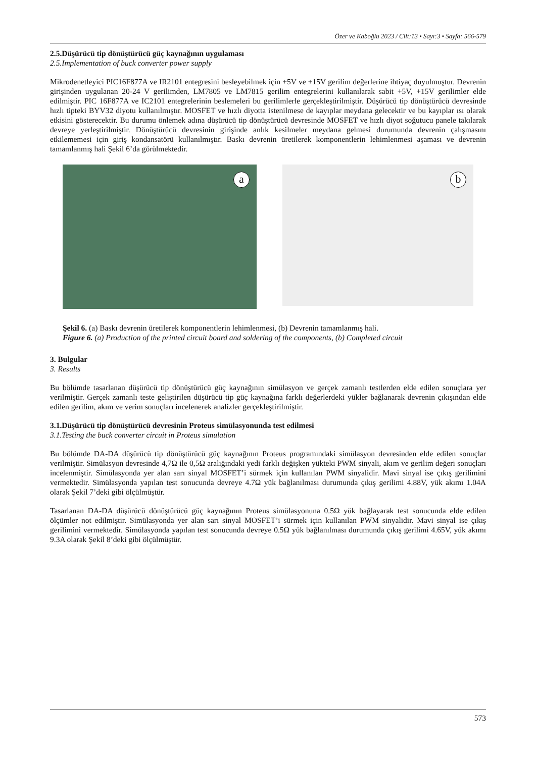Özer ve Kaboğlu 2023 / Cilt:13 • Sayı:3 • Sayfa: 566-579
2.5.Düşürücü tip dönüştürücü güç kaynağının uygulaması
2.5.Implementation of buck converter power supply
Mikrodenetleyici PIC16F877A ve IR2101 entegresini besleyebilmek için +5V ve +15V gerilim değerlerine ihtiyaç duyulmuştur. Devrenin girişinden uygulanan 20-24 V gerilimden, LM7805 ve LM7815 gerilim entegrelerini kullanılarak sabit +5V, +15V gerilimler elde edilmiştir. PIC 16F877A ve IC2101 entegrelerinin beslemeleri bu gerilimlerle gerçekleştirilmiştir. Düşürücü tip dönüştürücü devresinde hızlı tipteki BYV32 diyotu kullanılmıştır. MOSFET ve hızlı diyotta istenilmese de kayıplar meydana gelecektir ve bu kayıplar ısı olarak etkisini gösterecektir. Bu durumu önlemek adına düşürücü tip dönüştürücü devresinde MOSFET ve hızlı diyot soğutucu panele takılarak devreye yerleştirilmiştir. Dönüştürücü devresinin girişinde anlık kesilmeler meydana gelmesi durumunda devrenin çalışmasını etkilememesi için giriş kondansatörü kullanılmıştır. Baskı devrenin üretilerek komponentlerin lehimlenmesi aşaması ve devrenin tamamlanmış hali Şekil 6’da görülmektedir.
a
b
Şekil 6. (a) Baskı devrenin üretilerek komponentlerin lehimlenmesi, (b) Devrenin tamamlanmış hali.
Figure 6. (a) Production of the printed circuit board and soldering of the components, (b) Completed circuit
3. Bulgular
3. Results
Bu bölümde tasarlanan düşürücü tip dönüştürücü güç kaynağının simülasyon ve gerçek zamanlı testlerden elde edilen sonuçlara yer verilmiştir. Gerçek zamanlı teste geliştirilen düşürücü tip güç kaynağına farklı değerlerdeki yükler bağlanarak devrenin çıkışından elde edilen gerilim, akım ve verim sonuçları incelenerek analizler gerçekleştirilmiştir.
3.1.Düşürücü tip dönüştürücü devresinin Proteus simülasyonunda test edilmesi
3.1.Testing the buck converter circuit in Proteus simulation
Bu bölümde DA-DA düşürücü tip dönüştürücü güç kaynağının Proteus programındaki simülasyon devresinden elde edilen sonuçlar verilmiştir. Simülasyon devresinde 4,7Ω ile 0,5Ω aralığındaki yedi farklı değişken yükteki PWM sinyali, akım ve gerilim değeri sonuçları incelenmiştir. Simülasyonda yer alan sarı sinyal MOSFET’i sürmek için kullanılan PWM sinyalidir. Mavi sinyal ise çıkış gerilimini vermektedir. Simülasyonda yapılan test sonucunda devreye 4.7Ω yük bağlanılması durumunda çıkış gerilimi 4.88V, yük akımı 1.04A olarak Şekil 7’deki gibi ölçülmüştür.
Tasarlanan DA-DA düşürücü dönüştürücü güç kaynağının Proteus simülasyonuna 0.5Ω yük bağlayarak test sonucunda elde edilen ölçümler not edilmiştir. Simülasyonda yer alan sarı sinyal MOSFET’i sürmek için kullanılan PWM sinyalidir. Mavi sinyal ise çıkış gerilimini vermektedir. Simülasyonda yapılan test sonucunda devreye 0.5Ω yük bağlanılması durumunda çıkış gerilimi 4.65V, yük akımı 9.3A olarak Şekil 8’deki gibi ölçülmüştür.
573